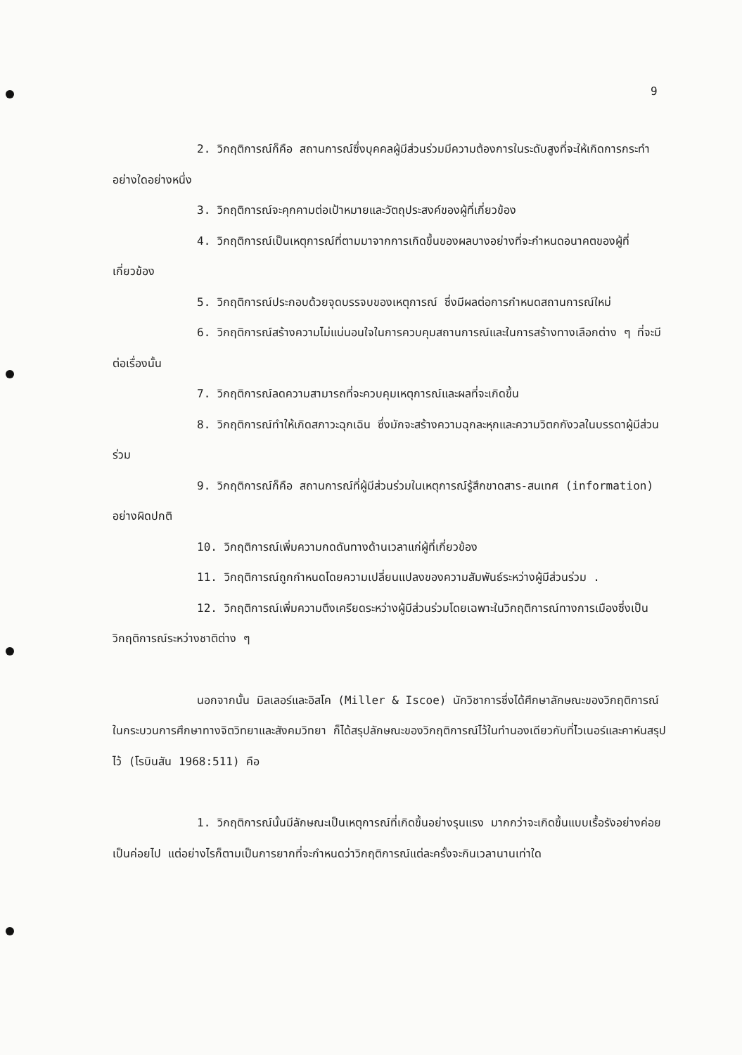9
2. วิกฤติการณ์ก็คือ สถานการณ์ซึ่งบุคคลผู้มีส่วนร่วมมีความต้องการในระดับสูงที่จะให้เกิดการกระทำอย่างใดอย่างหนึ่ง
3. วิกฤติการณ์จะคุกคามต่อเป้าหมายและวัตถุประสงค์ของผู้ที่เกี่ยวข้อง
4. วิกฤติการณ์เป็นเหตุการณ์ที่ตามมาจากการเกิดขึ้นของผลบางอย่างที่จะกำหนดอนาคตของผู้ที่เกี่ยวข้อง
5. วิกฤติการณ์ประกอบด้วยจุดบรรจบของเหตุการณ์ ซึ่งมีผลต่อการกำหนดสถานการณ์ใหม่
6. วิกฤติการณ์สร้างความไม่แน่นอนใจในการควบคุมสถานการณ์และในการสร้างทางเลือกต่าง ๆ ที่จะมีต่อเรื่องนั้น
7. วิกฤติการณ์ลดความสามารถที่จะควบคุมเหตุการณ์และผลที่จะเกิดขึ้น
8. วิกฤติการณ์ทำให้เกิดสภาวะฉุกเฉิน ซึ่งมักจะสร้างความฉุกละหุกและความวิตกกังวลในบรรดาผู้มีส่วนร่วม
9. วิกฤติการณ์ก็คือ สถานการณ์ที่ผู้มีส่วนร่วมในเหตุการณ์รู้สึกขาดสาร-สนเทศ (information) อย่างผิดปกติ
10. วิกฤติการณ์เพิ่มความกดดันทางด้านเวลาแก่ผู้ที่เกี่ยวข้อง
11. วิกฤติการณ์ถูกกำหนดโดยความเปลี่ยนแปลงของความสัมพันธ์ระหว่างผู้มีส่วนร่วม .
12. วิกฤติการณ์เพิ่มความตึงเครียดระหว่างผู้มีส่วนร่วมโดยเฉพาะในวิกฤติการณ์ทางการเมืองซึ่งเป็นวิกฤติการณ์ระหว่างชาติต่าง ๆ
นอกจากนั้น มิลเลอร์และอิสโค (Miller & Iscoe) นักวิชาการซึ่งได้ศึกษาลักษณะของวิกฤติการณ์ในกระบวนการศึกษาทางจิตวิทยาและสังคมวิทยา ก็ได้สรุปลักษณะของวิกฤติการณ์ไว้ในทำนองเดียวกับที่ไวเนอร์และคาห์นสรุปไว้ (โรบินสัน 1968:511) คือ
1. วิกฤติการณ์นั้นมีลักษณะเป็นเหตุการณ์ที่เกิดขึ้นอย่างรุนแรง มากกว่าจะเกิดขึ้นแบบเรื้อรังอย่างค่อยเป็นค่อยไป แต่อย่างไรก็ตามเป็นการยากที่จะกำหนดว่าวิกฤติการณ์แต่ละครั้งจะกินเวลานานเท่าใด